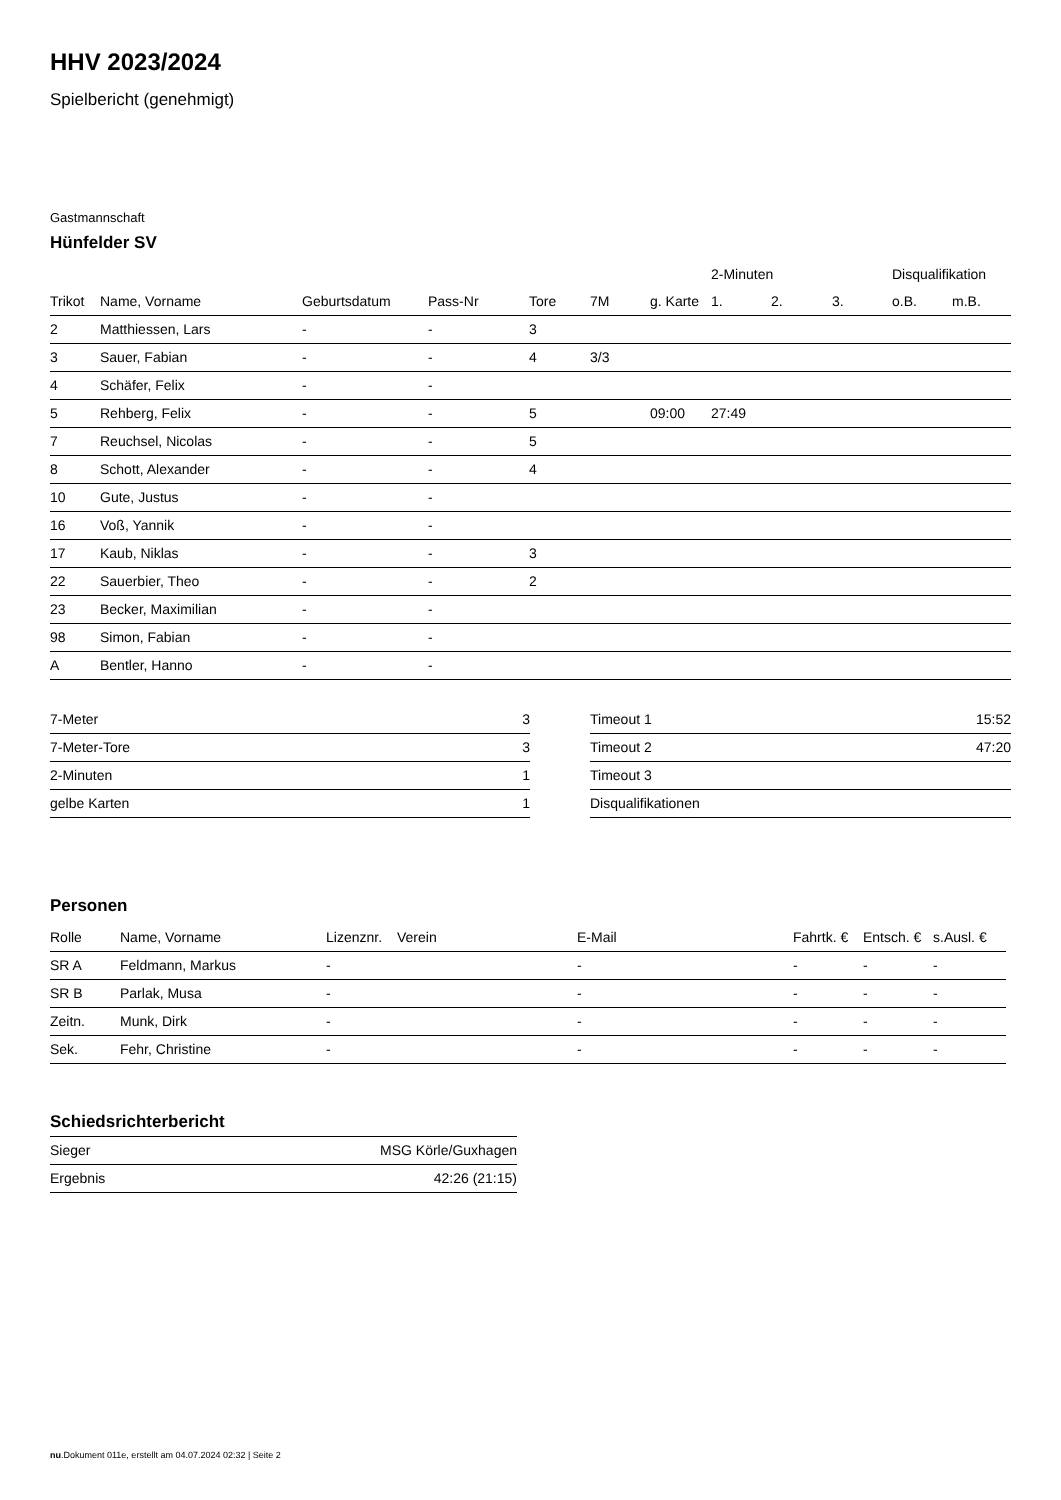HHV 2023/2024
Spielbericht (genehmigt)
Gastmannschaft
Hünfelder SV
| | | | | | | | 2-Minuten | | | Disqualifikation | |
| --- | --- | --- | --- | --- | --- | --- | --- | --- | --- | --- | --- |
| Trikot | Name, Vorname | Geburtsdatum | Pass-Nr | Tore | 7M | g. Karte | 1. | 2. | 3. | o.B. | m.B. |
| 2 | Matthiessen, Lars | - | - | 3 | | | | | | | |
| 3 | Sauer, Fabian | - | - | 4 | 3/3 | | | | | | |
| 4 | Schäfer, Felix | - | - | | | | | | | | |
| 5 | Rehberg, Felix | - | - | 5 | | 09:00 | 27:49 | | | | |
| 7 | Reuchsel, Nicolas | - | - | 5 | | | | | | | |
| 8 | Schott, Alexander | - | - | 4 | | | | | | | |
| 10 | Gute, Justus | - | - | | | | | | | | |
| 16 | Voß, Yannik | - | - | | | | | | | | |
| 17 | Kaub, Niklas | - | - | 3 | | | | | | | |
| 22 | Sauerbier, Theo | - | - | 2 | | | | | | | |
| 23 | Becker, Maximilian | - | - | | | | | | | | |
| 98 | Simon, Fabian | - | - | | | | | | | | |
| A | Bentler, Hanno | - | - | | | | | | | | |
| 7-Meter | 3 |
| 7-Meter-Tore | 3 |
| 2-Minuten | 1 |
| gelbe Karten | 1 |
| Timeout 1 | 15:52 |
| Timeout 2 | 47:20 |
| Timeout 3 | |
| Disqualifikationen | |
Personen
| Rolle | Name, Vorname | Lizenznr. | Verein | E-Mail | Fahrtk. € | Entsch. € | s.Ausl. € |
| --- | --- | --- | --- | --- | --- | --- | --- |
| SR A | Feldmann, Markus | - | | - | - | - | - |
| SR B | Parlak, Musa | - | | - | - | - | - |
| Zeitn. | Munk, Dirk | - | | - | - | - | - |
| Sek. | Fehr, Christine | - | | - | - | - | - |
Schiedsrichterbericht
| Sieger | MSG Körle/Guxhagen |
| Ergebnis | 42:26 (21:15) |
nu.Dokument 011e, erstellt am 04.07.2024 02:32 | Seite 2